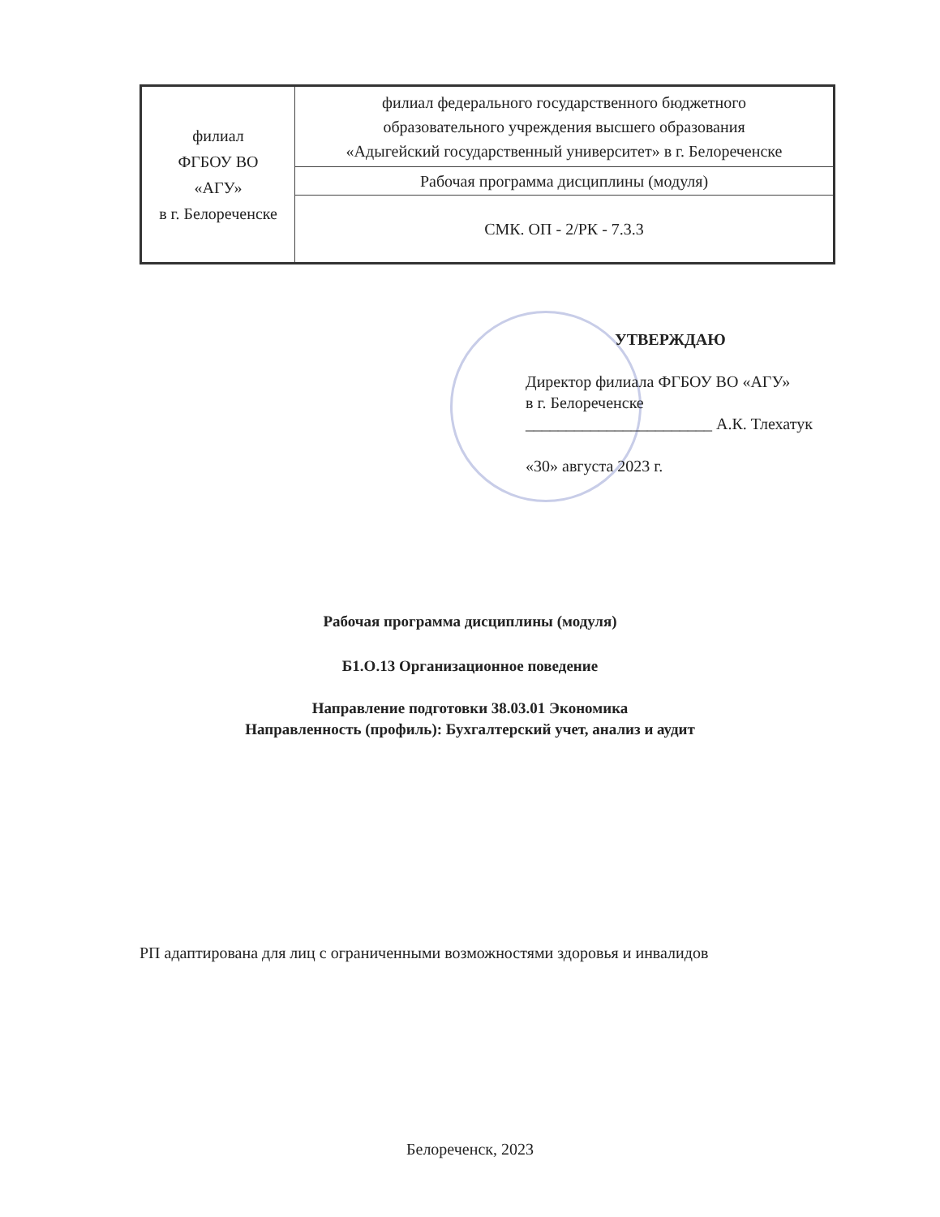| филиал ФГБОУ ВО «АГУ» в г. Белореченске | филиал федерального государственного бюджетного образовательного учреждения высшего образования «Адыгейский государственный университет» в г. Белореченске |
| | Рабочая программа дисциплины (модуля) |
| | СМК. ОП - 2/РК - 7.3.3 |
УТВЕРЖДАЮ
Директор филиала ФГБОУ ВО «АГУ»
в г. Белореченске
_______________________ А.К. Тлехатук
«30» августа 2023 г.
Рабочая программа дисциплины (модуля)
Б1.О.13 Организационное поведение
Направление подготовки 38.03.01 Экономика
Направленность (профиль): Бухгалтерский учет, анализ и аудит
РП адаптирована для лиц с ограниченными возможностями здоровья и инвалидов
Белореченск, 2023